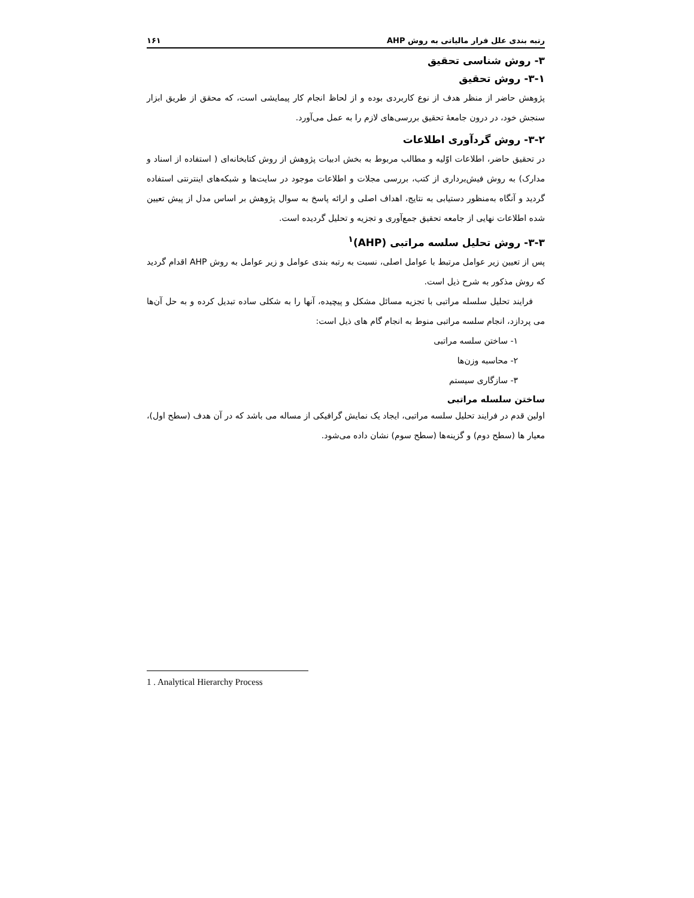رتبه بندی علل فرار مالیاتی به روش AHP ۱۶۱
۳- روش شناسی تحقیق
۳-۱- روش تحقیق
پژوهش حاضر از منظر هدف از نوع کاربردی بوده و از لحاظ انجام کار پیمایشی است، که محقق از طریق ابزار سنجش خود، در درون جامعهٔ تحقیق بررسی‌های لازم را به عمل می‌آورد.
۳-۲- روش گردآوری اطلاعات
در تحقیق حاضر، اطلاعات اوّلیه و مطالب مربوط به بخش ادبیات پژوهش از روش کتابخانه‌ای ( استفاده از اسناد و مدارک) به روش فیش‌برداری از کتب، بررسی مجلات و اطلاعات موجود در سایت‌ها و شبکه‌های اینترنتی استفاده گردید و آنگاه به‌منظور دستیابی به نتایج، اهداف اصلی و ارائه پاسخ به سوال پژوهش بر اساس مدل از پیش تعیین شده اطلاعات نهایی از جامعه تحقیق جمع‌آوری و تجزیه و تحلیل گردیده است.
۳-۳- روش تحلیل سلسه مراتبی (AHP)<sup>۱</sup>
پس از تعیین زیر عوامل مرتبط با عوامل اصلی، نسبت به رتبه بندی عوامل و زیر عوامل به روش AHP اقدام گردید که روش مذکور به شرح ذیل است.
فرایند تحلیل سلسله مراتبی با تجزیه مسائل مشکل و پیچیده، آنها را به شکلی ساده تبدیل کرده و به حل آن‌ها می پردازد، انجام سلسه مراتبی منوط به انجام گام های ذیل است:
۱- ساختن سلسه مراتبی
۲- محاسبه وزن‌ها
۳- سازگاری سیستم
ساختن سلسله مراتبی
اولین قدم در فرایند تحلیل سلسه مراتبی، ایجاد یک نمایش گرافیکی از مساله می باشد که در آن هدف (سطح اول)، معیار ها (سطح دوم) و گزینه‌ها (سطح سوم) نشان داده می‌شود.
1 . Analytical Hierarchy Process